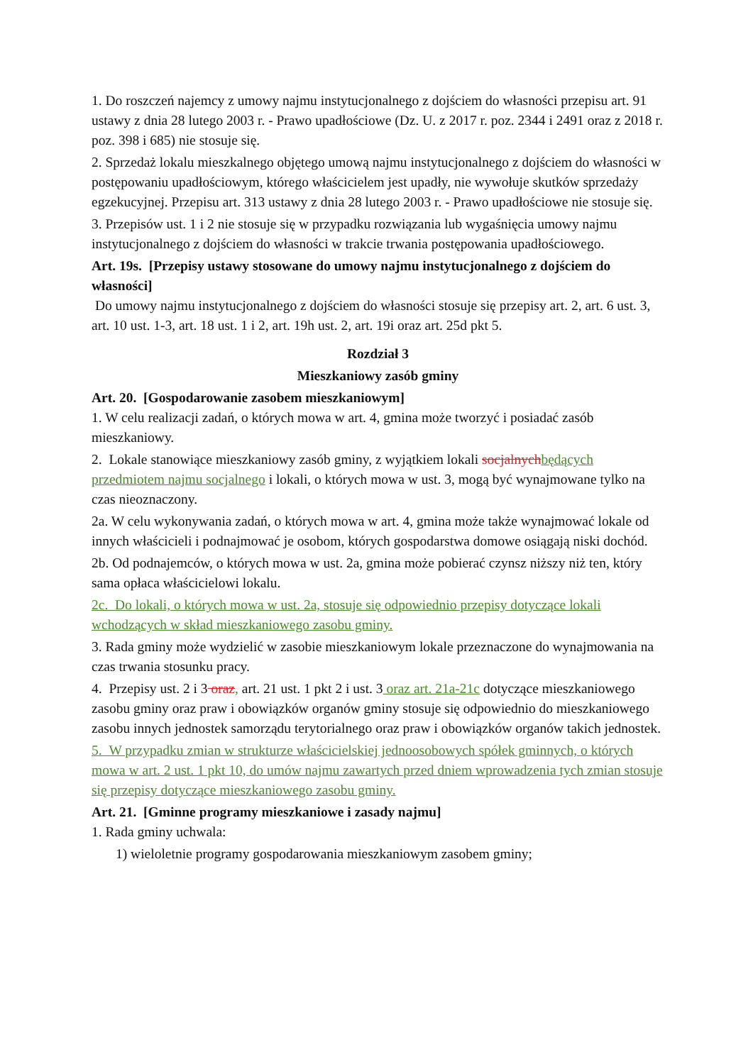1. Do roszczeń najemcy z umowy najmu instytucjonalnego z dojściem do własności przepisu art. 91 ustawy z dnia 28 lutego 2003 r. - Prawo upadłościowe (Dz. U. z 2017 r. poz. 2344 i 2491 oraz z 2018 r. poz. 398 i 685) nie stosuje się.
2. Sprzedaż lokalu mieszkalnego objętego umową najmu instytucjonalnego z dojściem do własności w postępowaniu upadłościowym, którego właścicielem jest upadły, nie wywołuje skutków sprzedaży egzekucyjnej. Przepisu art. 313 ustawy z dnia 28 lutego 2003 r. - Prawo upadłościowe nie stosuje się.
3. Przepisów ust. 1 i 2 nie stosuje się w przypadku rozwiązania lub wygaśnięcia umowy najmu instytucjonalnego z dojściem do własności w trakcie trwania postępowania upadłościowego.
Art. 19s. [Przepisy ustawy stosowane do umowy najmu instytucjonalnego z dojściem do własności]
Do umowy najmu instytucjonalnego z dojściem do własności stosuje się przepisy art. 2, art. 6 ust. 3, art. 10 ust. 1-3, art. 18 ust. 1 i 2, art. 19h ust. 2, art. 19i oraz art. 25d pkt 5.
Rozdział 3
Mieszkaniowy zasób gminy
Art. 20. [Gospodarowanie zasobem mieszkaniowym]
1. W celu realizacji zadań, o których mowa w art. 4, gmina może tworzyć i posiadać zasób mieszkaniowy.
2. Lokale stanowiące mieszkaniowy zasób gminy, z wyjątkiem lokali socjalnych będących przedmiotem najmu socjalnego i lokali, o których mowa w ust. 3, mogą być wynajmowane tylko na czas nieoznaczony.
2a. W celu wykonywania zadań, o których mowa w art. 4, gmina może także wynajmować lokale od innych właścicieli i podnajmować je osobom, których gospodarstwa domowe osiągają niski dochód.
2b. Od podnajemców, o których mowa w ust. 2a, gmina może pobierać czynsz niższy niż ten, który sama opłaca właścicielowi lokalu.
2c. Do lokali, o których mowa w ust. 2a, stosuje się odpowiednio przepisy dotyczące lokali wchodzących w skład mieszkaniowego zasobu gminy.
3. Rada gminy może wydzielić w zasobie mieszkaniowym lokale przeznaczone do wynajmowania na czas trwania stosunku pracy.
4. Przepisy ust. 2 i 3 oraz, art. 21 ust. 1 pkt 2 i ust. 3 oraz art. 21a-21c dotyczące mieszkaniowego zasobu gminy oraz praw i obowiązków organów gminy stosuje się odpowiednio do mieszkaniowego zasobu innych jednostek samorządu terytorialnego oraz praw i obowiązków organów takich jednostek.
5. W przypadku zmian w strukturze właścicielskiej jednoosobowych spółek gminnych, o których mowa w art. 2 ust. 1 pkt 10, do umów najmu zawartych przed dniem wprowadzenia tych zmian stosuje się przepisy dotyczące mieszkaniowego zasobu gminy.
Art. 21. [Gminne programy mieszkaniowe i zasady najmu]
1. Rada gminy uchwala:
1) wieloletnie programy gospodarowania mieszkaniowym zasobem gminy;